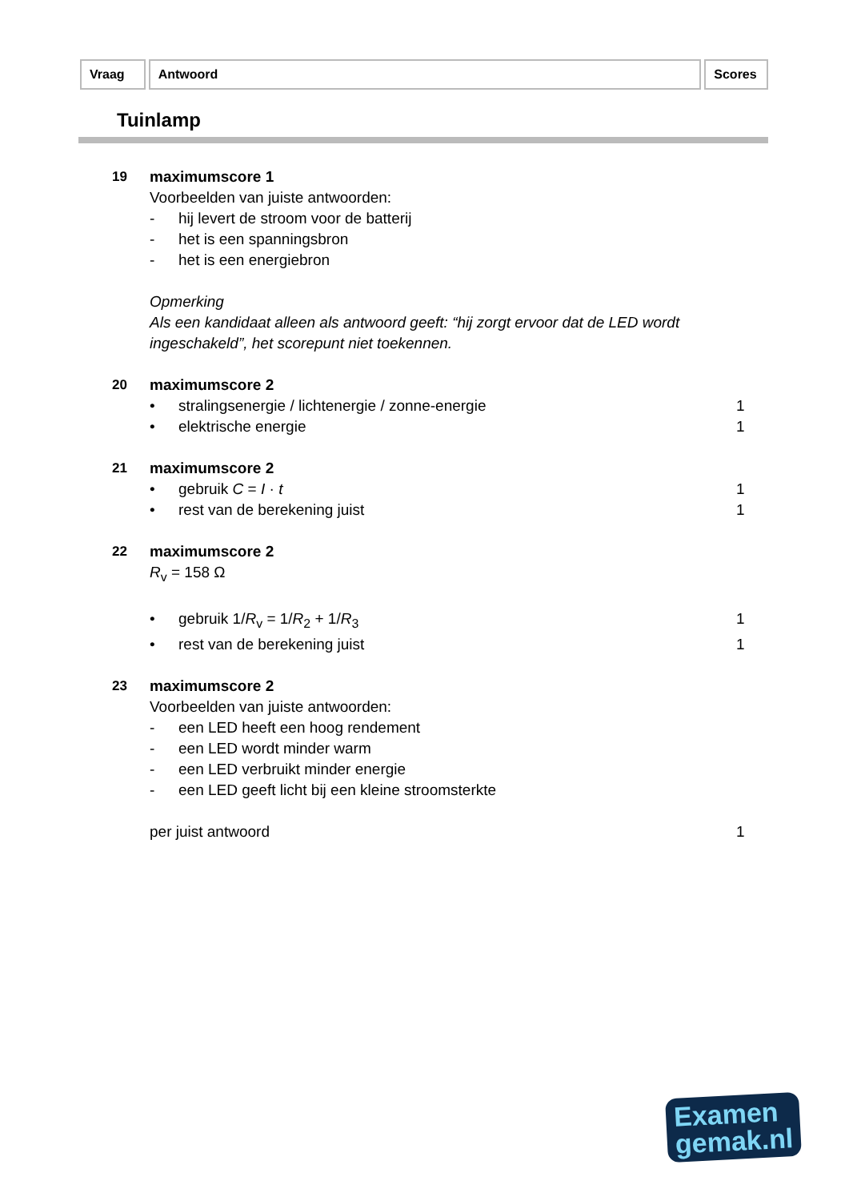Vraag Antwoord Scores
Tuinlamp
19 maximumscore 1
Voorbeelden van juiste antwoorden:
- hij levert de stroom voor de batterij
- het is een spanningsbron
- het is een energiebron
Opmerking
Als een kandidaat alleen als antwoord geeft: “hij zorgt ervoor dat de LED wordt ingeschakeld”, het scorepunt niet toekennen.
20 maximumscore 2
• stralingsenergie / lichtenergie / zonne-energie 1
• elektrische energie 1
21 maximumscore 2
• gebruik C = I · t 1
• rest van de berekening juist 1
22 maximumscore 2
R<sub>v</sub> = 158 Ω
• gebruik 1/R<sub>v</sub> = 1/R<sub>2</sub> + 1/R<sub>3</sub> 1
• rest van de berekening juist 1
23 maximumscore 2
Voorbeelden van juiste antwoorden:
- een LED heeft een hoog rendement
- een LED wordt minder warm
- een LED verbruikt minder energie
- een LED geeft licht bij een kleine stroomsterkte
per juist antwoord 1
Examen
gemak.nl